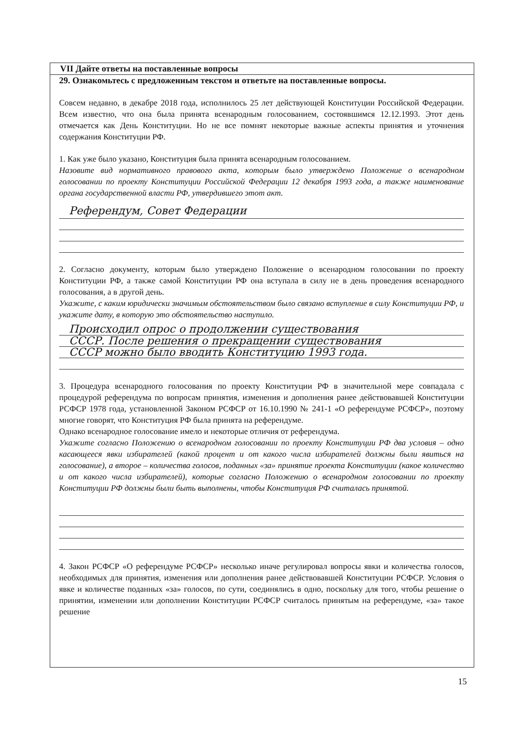VII Дайте ответы на поставленные вопросы
29. Ознакомьтесь с предложенным текстом и ответьте на поставленные вопросы.
Совсем недавно, в декабре 2018 года, исполнилось 25 лет действующей Конституции Российской Федерации. Всем известно, что она была принята всенародным голосованием, состоявшимся 12.12.1993. Этот день отмечается как День Конституции. Но не все помнят некоторые важные аспекты принятия и уточнения содержания Конституции РФ.
1. Как уже было указано, Конституция была принята всенародным голосованием.
Назовите вид нормативного правового акта, которым было утверждено Положение о всенародном голосовании по проекту Конституции Российской Федерации 12 декабря 1993 года, а также наименование органа государственной власти РФ, утвердившего этот акт.
Референдум, Совет Федерации
2. Согласно документу, которым было утверждено Положение о всенародном голосовании по проекту Конституции РФ, а также самой Конституции РФ она вступала в силу не в день проведения всенародного голосования, а в другой день.
Укажите, с каким юридически значимым обстоятельством было связано вступление в силу Конституции РФ, и укажите дату, в которую это обстоятельство наступило.
Происходил опрос о продолжении существования
СССР. После решения о прекращении существования
СССР можно было вводить Конституцию 1993 года.
3. Процедура всенародного голосования по проекту Конституции РФ в значительной мере совпадала с процедурой референдума по вопросам принятия, изменения и дополнения ранее действовавшей Конституции РСФСР 1978 года, установленной Законом РСФСР от 16.10.1990 № 241-1 «О референдуме РСФСР», поэтому многие говорят, что Конституция РФ была принята на референдуме.
Однако всенародное голосование имело и некоторые отличия от референдума.
Укажите согласно Положению о всенародном голосовании по проекту Конституции РФ два условия – одно касающееся явки избирателей (какой процент и от какого числа избирателей должны были явиться на голосование), а второе – количества голосов, поданных «за» принятие проекта Конституции (какое количество и от какого числа избирателей), которые согласно Положению о всенародном голосовании по проекту Конституции РФ должны были быть выполнены, чтобы Конституция РФ считалась принятой.
4. Закон РСФСР «О референдуме РСФСР» несколько иначе регулировал вопросы явки и количества голосов, необходимых для принятия, изменения или дополнения ранее действовавшей Конституции РСФСР. Условия о явке и количестве поданных «за» голосов, по сути, соединялись в одно, поскольку для того, чтобы решение о принятии, изменении или дополнении Конституции РСФСР считалось принятым на референдуме, «за» такое решение
15